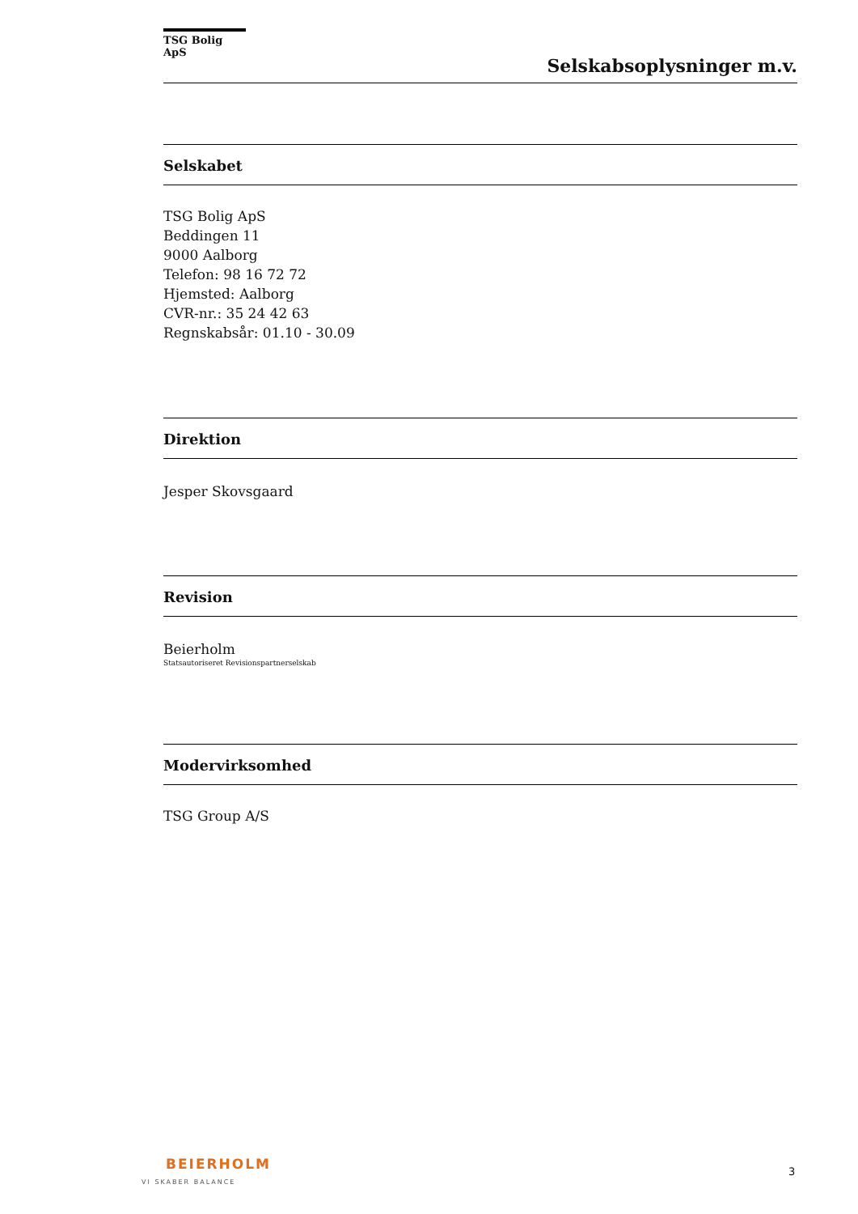TSG Bolig ApS
Selskabsoplysninger m.v.
Selskabet
TSG Bolig ApS
Beddingen 11
9000 Aalborg
Telefon: 98 16 72 72
Hjemsted: Aalborg
CVR-nr.: 35 24 42 63
Regnskabsår: 01.10 - 30.09
Direktion
Jesper Skovsgaard
Revision
Beierholm
Statsautoriseret Revisionspartnerselskab
Modervirksomhed
TSG Group A/S
BEIERHOLM
VI SKABER BALANCE
3